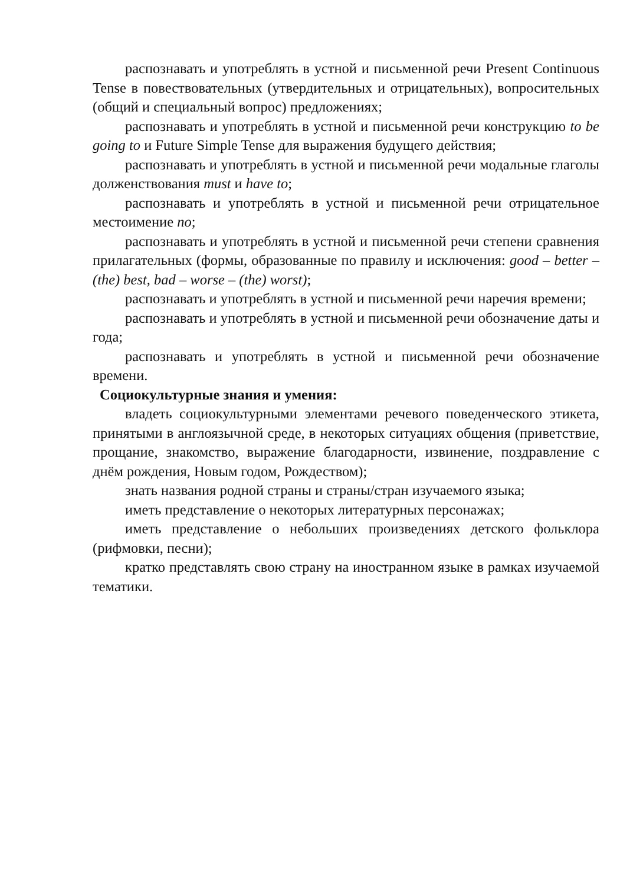распознавать и употреблять в устной и письменной речи Present Continuous Tense в повествовательных (утвердительных и отрицательных), вопросительных (общий и специальный вопрос) предложениях;
распознавать и употреблять в устной и письменной речи конструкцию to be going to и Future Simple Tense для выражения будущего действия;
распознавать и употреблять в устной и письменной речи модальные глаголы долженствования must и have to;
распознавать и употреблять в устной и письменной речи отрицательное местоимение no;
распознавать и употреблять в устной и письменной речи степени сравнения прилагательных (формы, образованные по правилу и исключения: good – better – (the) best, bad – worse – (the) worst);
распознавать и употреблять в устной и письменной речи наречия времени;
распознавать и употреблять в устной и письменной речи обозначение даты и года;
распознавать и употреблять в устной и письменной речи обозначение времени.
Социокультурные знания и умения:
владеть социокультурными элементами речевого поведенческого этикета, принятыми в англоязычной среде, в некоторых ситуациях общения (приветствие, прощание, знакомство, выражение благодарности, извинение, поздравление с днём рождения, Новым годом, Рождеством);
знать названия родной страны и страны/стран изучаемого языка;
иметь представление о некоторых литературных персонажах;
иметь представление о небольших произведениях детского фольклора (рифмовки, песни);
кратко представлять свою страну на иностранном языке в рамках изучаемой тематики.